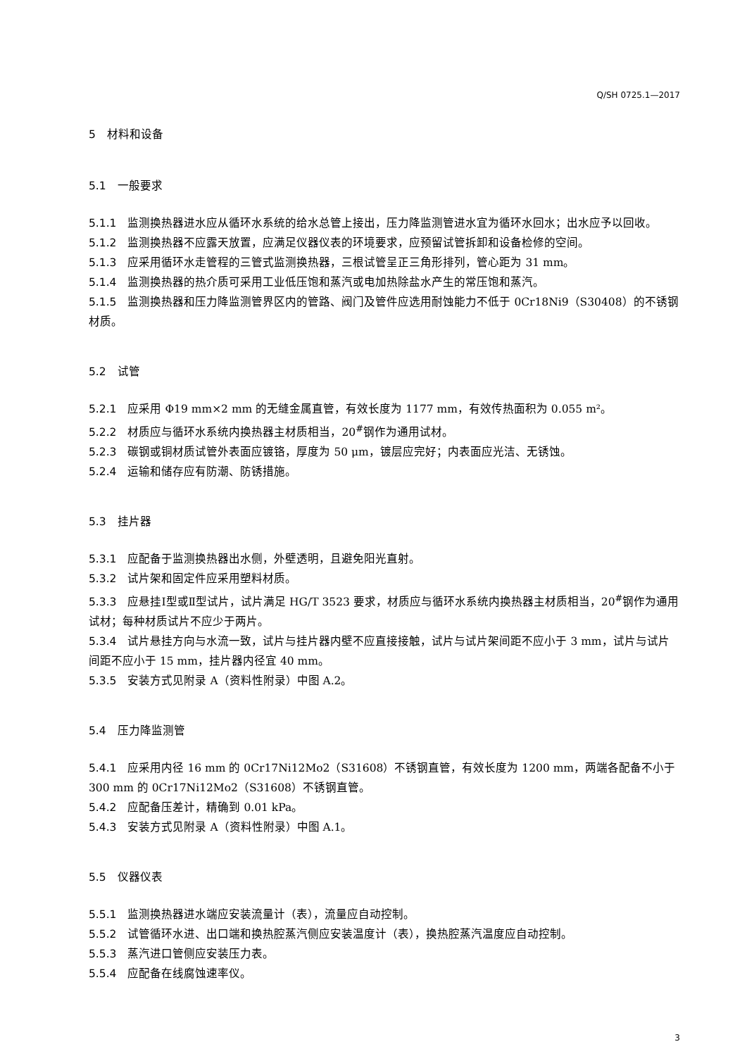Q/SH 0725.1—2017
5　材料和设备
5.1　一般要求
5.1.1 监测换热器进水应从循环水系统的给水总管上接出，压力降监测管进水宜为循环水回水；出水应予以回收。
5.1.2 监测换热器不应露天放置，应满足仪器仪表的环境要求，应预留试管拆卸和设备检修的空间。
5.1.3 应采用循环水走管程的三管式监测换热器，三根试管呈正三角形排列，管心距为 31 mm。
5.1.4 监测换热器的热介质可采用工业低压饱和蒸汽或电加热除盐水产生的常压饱和蒸汽。
5.1.5 监测换热器和压力降监测管界区内的管路、阀门及管件应选用耐蚀能力不低于 0Cr18Ni9（S30408）的不锈钢材质。
5.2　试管
5.2.1 应采用 Φ19 mm×2 mm 的无缝金属直管，有效长度为 1177 mm，有效传热面积为 0.055 m²。
5.2.2 材质应与循环水系统内换热器主材质相当，20<sup>#</sup>钢作为通用试材。
5.2.3 碳钢或铜材质试管外表面应镀铬，厚度为 50 μm，镀层应完好；内表面应光洁、无锈蚀。
5.2.4 运输和储存应有防潮、防锈措施。
5.3　挂片器
5.3.1 应配备于监测换热器出水侧，外壁透明，且避免阳光直射。
5.3.2 试片架和固定件应采用塑料材质。
5.3.3 应悬挂Ⅰ型或Ⅱ型试片，试片满足 HG/T 3523 要求，材质应与循环水系统内换热器主材质相当，20<sup>#</sup>钢作为通用试材；每种材质试片不应少于两片。
5.3.4 试片悬挂方向与水流一致，试片与挂片器内壁不应直接接触，试片与试片架间距不应小于 3 mm，试片与试片间距不应小于 15 mm，挂片器内径宜 40 mm。
5.3.5 安装方式见附录 A（资料性附录）中图 A.2。
5.4　压力降监测管
5.4.1 应采用内径 16 mm 的 0Cr17Ni12Mo2（S31608）不锈钢直管，有效长度为 1200 mm，两端各配备不小于 300 mm 的 0Cr17Ni12Mo2（S31608）不锈钢直管。
5.4.2 应配备压差计，精确到 0.01 kPa。
5.4.3 安装方式见附录 A（资料性附录）中图 A.1。
5.5　仪器仪表
5.5.1 监测换热器进水端应安装流量计（表），流量应自动控制。
5.5.2 试管循环水进、出口端和换热腔蒸汽侧应安装温度计（表），换热腔蒸汽温度应自动控制。
5.5.3 蒸汽进口管侧应安装压力表。
5.5.4 应配备在线腐蚀速率仪。
3